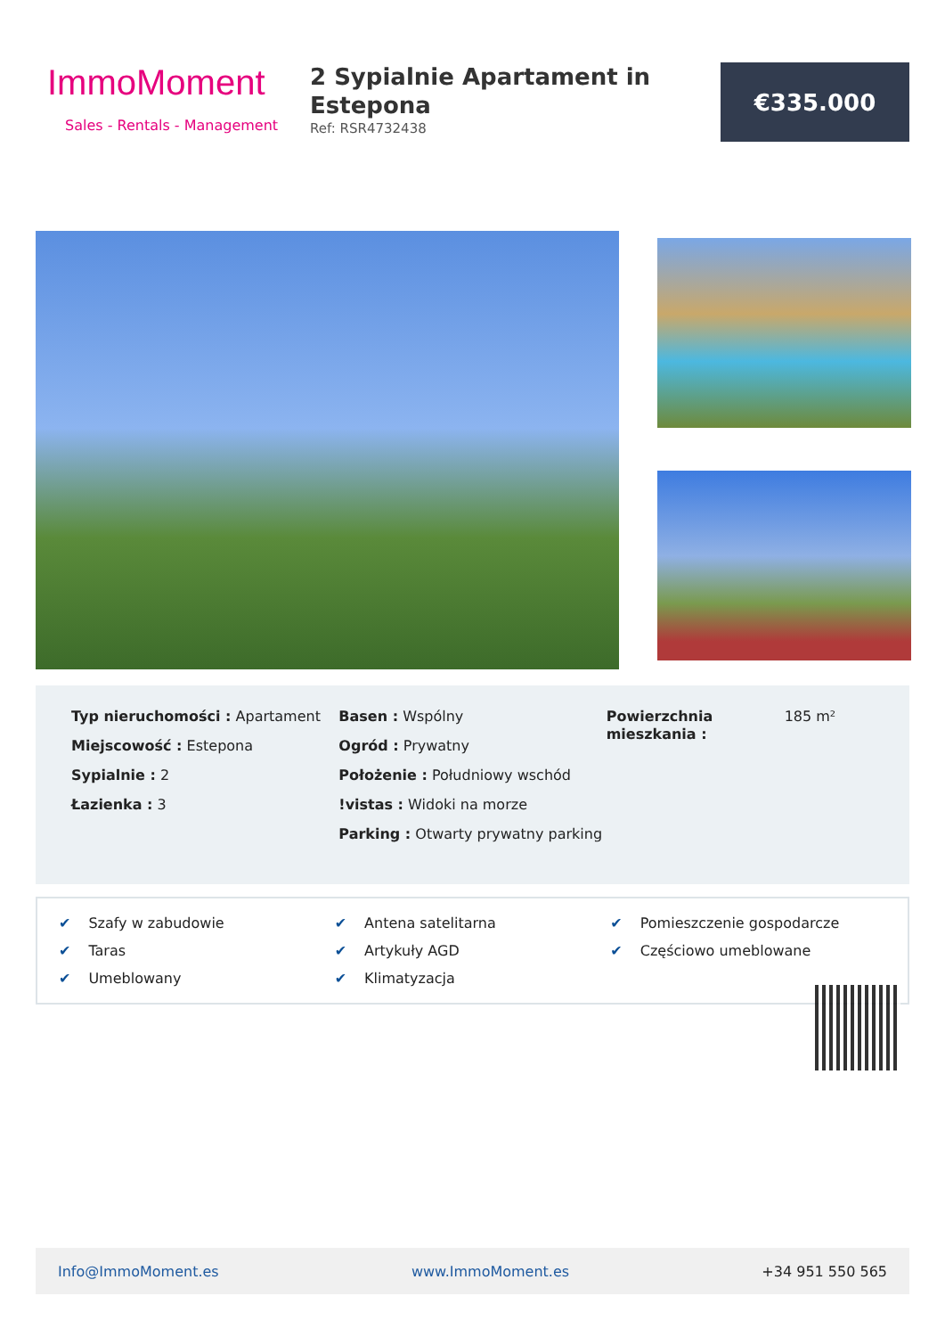ImmoMoment
Sales - Rentals - Management
2 Sypialnie Apartament in Estepona
Ref: RSR4732438
€335.000
Typ nieruchomości : Apartament
Miejscowość : Estepona
Sypialnie : 2
Łazienka : 3
Basen : Wspólny
Ogród : Prywatny
Położenie : Południowy wschód
!vistas : Widoki na morze
Parking : Otwarty prywatny parking
Powierzchnia mieszkania :
185 m²
✔ Szafy w zabudowie
✔ Antena satelitarna
✔ Pomieszczenie gospodarcze
✔ Taras
✔ Artykuły AGD
✔ Częściowo umeblowane
✔ Umeblowany
✔ Klimatyzacja
Info@ImmoMoment.es www.ImmoMoment.es +34 951 550 565